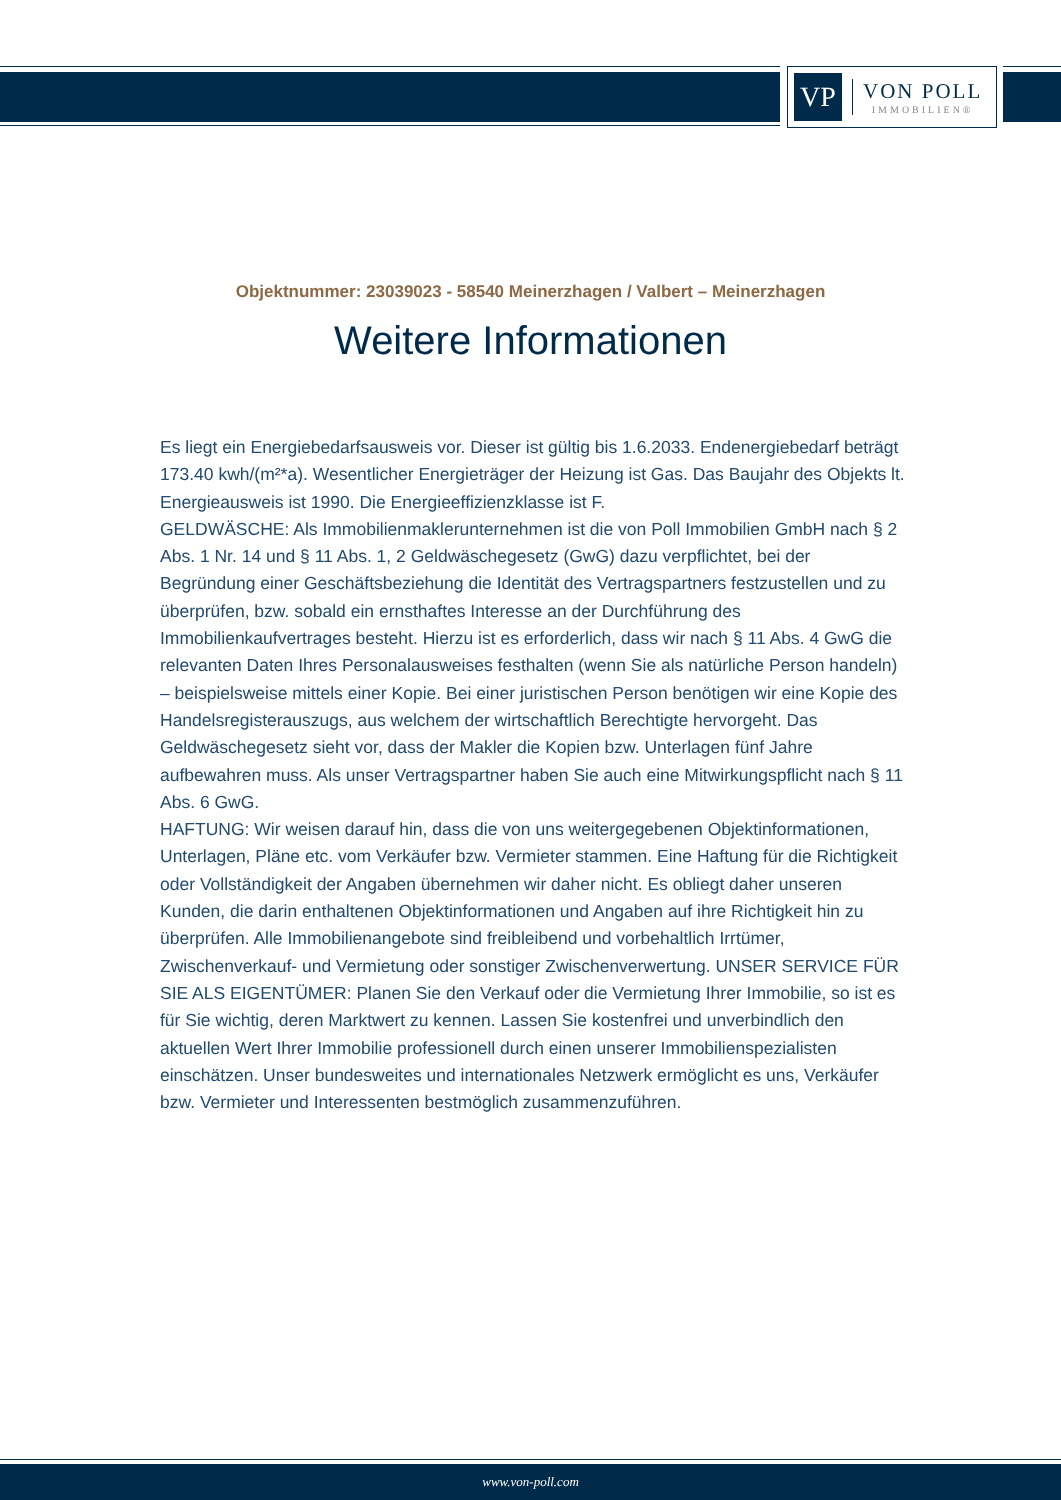VP
VON POLL
IMMOBILIEN®
Objektnummer: 23039023 - 58540 Meinerzhagen / Valbert – Meinerzhagen
Weitere Informationen
Es liegt ein Energiebedarfsausweis vor. Dieser ist gültig bis 1.6.2033. Endenergiebedarf beträgt 173.40 kwh/(m²*a). Wesentlicher Energieträger der Heizung ist Gas. Das Baujahr des Objekts lt. Energieausweis ist 1990. Die Energieeffizienzklasse ist F.
GELDWÄSCHE: Als Immobilienmaklerunternehmen ist die von Poll Immobilien GmbH nach § 2 Abs. 1 Nr. 14 und § 11 Abs. 1, 2 Geldwäschegesetz (GwG) dazu verpflichtet, bei der Begründung einer Geschäftsbeziehung die Identität des Vertragspartners festzustellen und zu überprüfen, bzw. sobald ein ernsthaftes Interesse an der Durchführung des Immobilienkaufvertrages besteht. Hierzu ist es erforderlich, dass wir nach § 11 Abs. 4 GwG die relevanten Daten Ihres Personalausweises festhalten (wenn Sie als natürliche Person handeln) – beispielsweise mittels einer Kopie. Bei einer juristischen Person benötigen wir eine Kopie des Handelsregisterauszugs, aus welchem der wirtschaftlich Berechtigte hervorgeht. Das Geldwäschegesetz sieht vor, dass der Makler die Kopien bzw. Unterlagen fünf Jahre aufbewahren muss. Als unser Vertragspartner haben Sie auch eine Mitwirkungspflicht nach § 11 Abs. 6 GwG.
HAFTUNG: Wir weisen darauf hin, dass die von uns weitergegebenen Objektinformationen, Unterlagen, Pläne etc. vom Verkäufer bzw. Vermieter stammen. Eine Haftung für die Richtigkeit oder Vollständigkeit der Angaben übernehmen wir daher nicht. Es obliegt daher unseren Kunden, die darin enthaltenen Objektinformationen und Angaben auf ihre Richtigkeit hin zu überprüfen. Alle Immobilienangebote sind freibleibend und vorbehaltlich Irrtümer, Zwischenverkauf- und Vermietung oder sonstiger Zwischenverwertung. UNSER SERVICE FÜR SIE ALS EIGENTÜMER: Planen Sie den Verkauf oder die Vermietung Ihrer Immobilie, so ist es für Sie wichtig, deren Marktwert zu kennen. Lassen Sie kostenfrei und unverbindlich den aktuellen Wert Ihrer Immobilie professionell durch einen unserer Immobilienspezialisten einschätzen. Unser bundesweites und internationales Netzwerk ermöglicht es uns, Verkäufer bzw. Vermieter und Interessenten bestmöglich zusammenzuführen.
www.von-poll.com